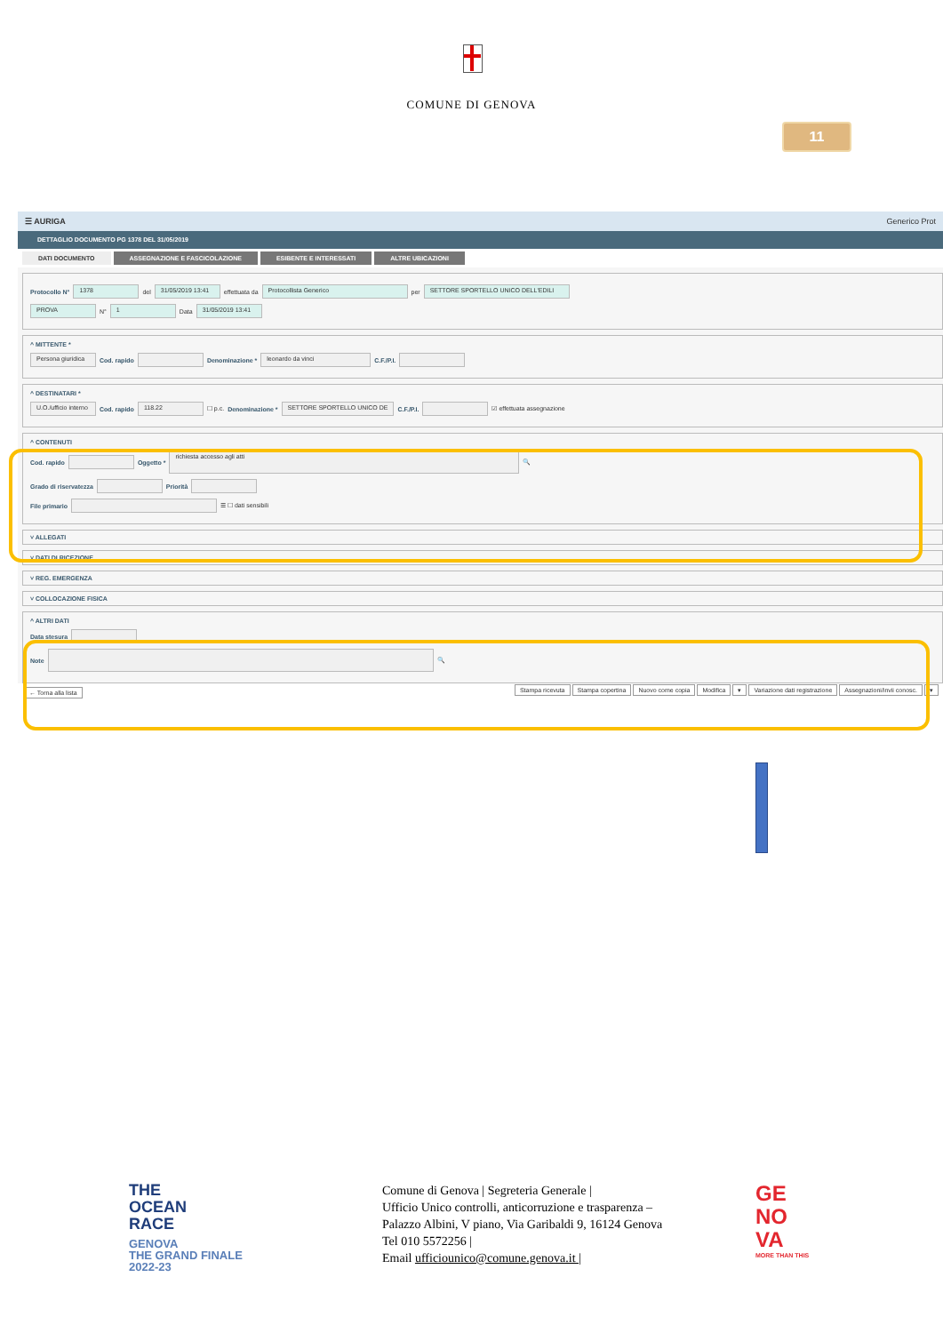COMUNE DI GENOVA
11
☰ AURIGA Generico Prot
DETTAGLIO DOCUMENTO PG 1378 DEL 31/05/2019
DATI DOCUMENTO ASSEGNAZIONE E FASCICOLAZIONE ESIBENTE E INTERESSATI ALTRE UBICAZIONI
Protocollo N° 1378 del 31/05/2019 13:41 effettuata da Protocollista Generico per SETTORE SPORTELLO UNICO DELL'EDILI
PROVA N° 1 Data 31/05/2019 13:41
^ MITTENTE *
Persona giuridica Cod. rapido Denominazione * leonardo da vinci C.F./P.I.
^ DESTINATARI *
U.O./ufficio interno Cod. rapido 118.22 ☐ p.c. Denominazione * SETTORE SPORTELLO UNICO DE C.F./P.I. ☑ effettuata assegnazione
^ CONTENUTI
Cod. rapido Oggetto * richiesta accesso agli atti 🔍
Grado di riservatezza Priorità
File primario ☰ ☐ dati sensibili
˅ ALLEGATI
˅ DATI DI RICEZIONE
˅ REG. EMERGENZA
˅ COLLOCAZIONE FISICA
^ ALTRI DATI
Data stesura
Note 🔍
← Torna alla lista Stampa ricevuta Stampa copertina Nuovo come copia Modifica ▾ Variazione dati registrazione Assegnazioni/invii conosc. ▾
THE
OCEAN
RACE
GENOVA
THE GRAND FINALE
2022-23
Comune di Genova | Segreteria Generale |
Ufficio Unico controlli, anticorruzione e trasparenza –
Palazzo Albini, V piano, Via Garibaldi 9, 16124 Genova
Tel 010 5572256 |
Email ufficiounico@comune.genova.it |
GE
NO
VA
MORE THAN THIS